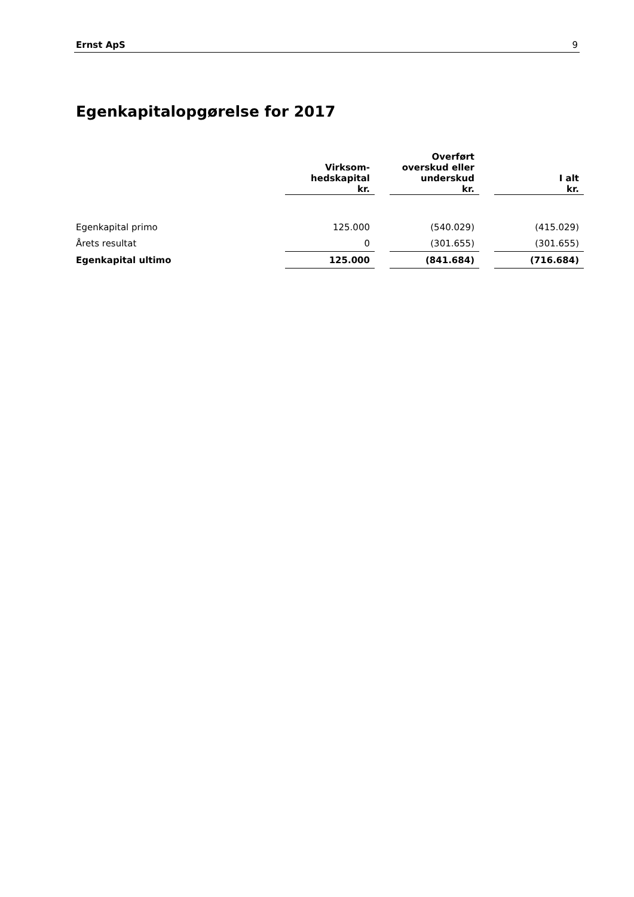Ernst ApS 9
Egenkapitalopgørelse for 2017
| | Virksom- hedskapital kr. | | Overført overskud eller underskud kr. | | I alt kr. |
| --- | --- | --- | --- | --- | --- |
| Egenkapital primo | 125.000 | | (540.029) | | (415.029) |
| Årets resultat | 0 | | (301.655) | | (301.655) |
| Egenkapital ultimo | 125.000 | | (841.684) | | (716.684) |